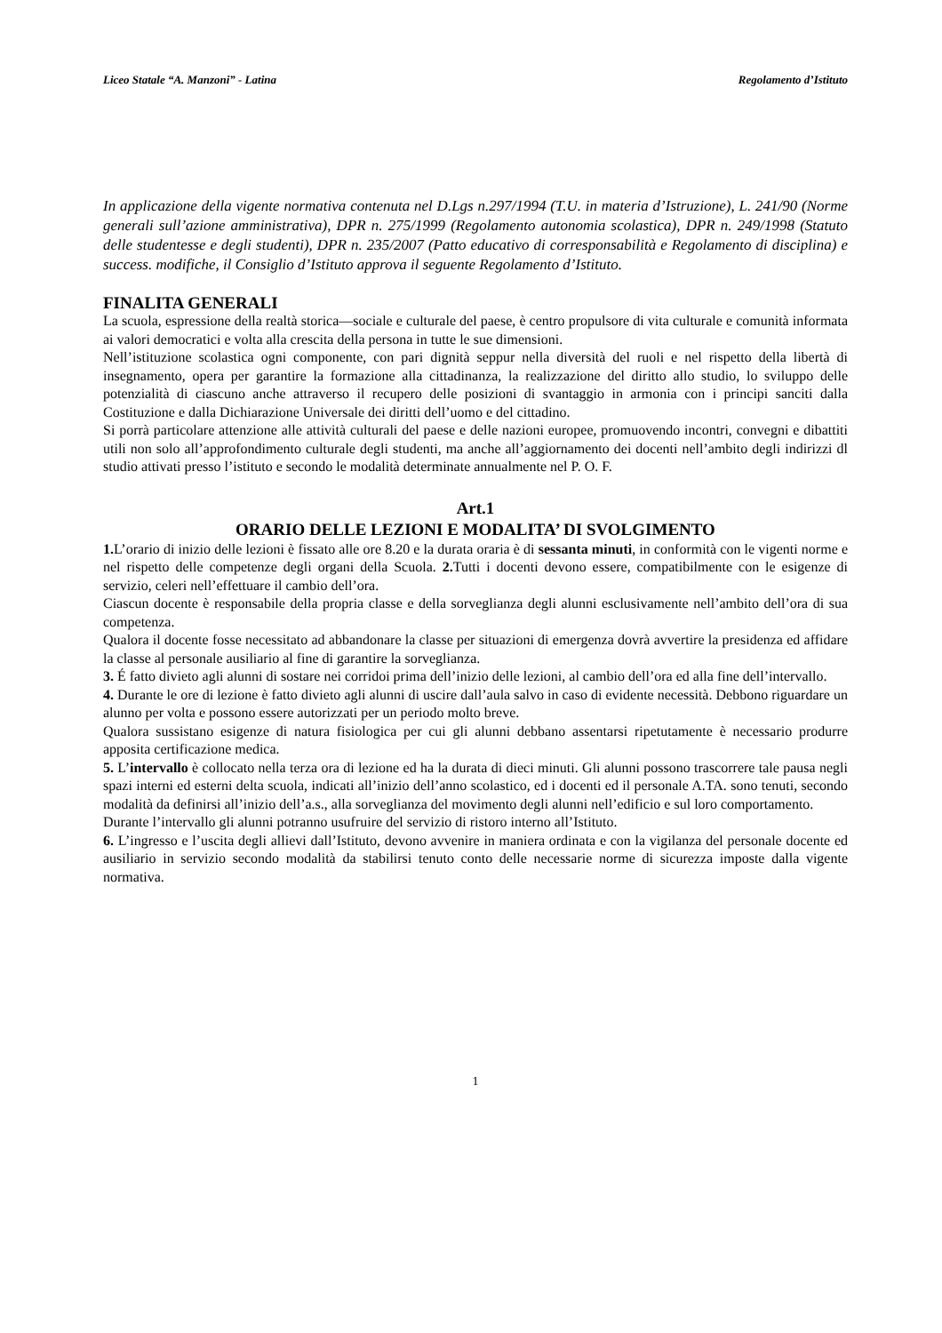Liceo Statale “A. Manzoni” - Latina Regolamento d’Istituto
In applicazione della vigente normativa contenuta nel D.Lgs n.297/1994 (T.U. in materia d’Istruzione), L. 241/90 (Norme generali sull’azione amministrativa), DPR n. 275/1999 (Regolamento autonomia scolastica), DPR n. 249/1998 (Statuto delle studentesse e degli studenti), DPR n. 235/2007 (Patto educativo di corresponsabilità e Regolamento di disciplina) e success. modifiche, il Consiglio d’Istituto approva il seguente Regolamento d’Istituto.
FINALITA GENERALI
La scuola, espressione della realtà storica—sociale e culturale del paese, è centro propulsore di vita culturale e comunità informata ai valori democratici e volta alla crescita della persona in tutte le sue dimensioni.
Nell’istituzione scolastica ogni componente, con pari dignità seppur nella diversità del ruoli e nel rispetto della libertà di insegnamento, opera per garantire la formazione alla cittadinanza, la realizzazione del diritto allo studio, lo sviluppo delle potenzialità di ciascuno anche attraverso il recupero delle posizioni di svantaggio in armonia con i principi sanciti dalla Costituzione e dalla Dichiarazione Universale dei diritti dell’uomo e del cittadino.
Si porrà particolare attenzione alle attività culturali del paese e delle nazioni europee, promuovendo incontri, convegni e dibattiti utili non solo all’approfondimento culturale degli studenti, ma anche all’aggiornamento dei docenti nell’ambito degli indirizzi dl studio attivati presso l’istituto e secondo le modalità determinate annualmente nel P. O. F.
Art.1
ORARIO DELLE LEZIONI E MODALITA’ DI SVOLGIMENTO
1. L’orario di inizio delle lezioni è fissato alle ore 8.20 e la durata oraria è di sessanta minuti, in conformità con le vigenti norme e nel rispetto delle competenze degli organi della Scuola. 2. Tutti i docenti devono essere, compatibilmente con le esigenze di servizio, celeri nell’effettuare il cambio dell’ora.
Ciascun docente è responsabile della propria classe e della sorveglianza degli alunni esclusivamente nell’ambito dell’ora di sua competenza.
Qualora il docente fosse necessitato ad abbandonare la classe per situazioni di emergenza dovrà avvertire la presidenza ed affidare la classe al personale ausiliario al fine di garantire la sorveglianza.
3. É fatto divieto agli alunni di sostare nei corridoi prima dell’inizio delle lezioni, al cambio dell’ora ed alla fine dell’intervallo.
4. Durante le ore di lezione è fatto divieto agli alunni di uscire dall’aula salvo in caso di evidente necessità. Debbono riguardare un alunno per volta e possono essere autorizzati per un periodo molto breve.
Qualora sussistano esigenze di natura fisiologica per cui gli alunni debbano assentarsi ripetutamente è necessario produrre apposita certificazione medica.
5. L’intervallo è collocato nella terza ora di lezione ed ha la durata di dieci minuti. Gli alunni possono trascorrere tale pausa negli spazi interni ed esterni delta scuola, indicati all’inizio dell’anno scolastico, ed i docenti ed il personale A.TA. sono tenuti, secondo modalità da definirsi all’inizio dell’a.s., alla sorveglianza del movimento degli alunni nell’edificio e sul loro comportamento.
Durante l’intervallo gli alunni potranno usufruire del servizio di ristoro interno all’Istituto.
6. L’ingresso e l’uscita degli allievi dall’Istituto, devono avvenire in maniera ordinata e con la vigilanza del personale docente ed ausiliario in servizio secondo modalità da stabilirsi tenuto conto delle necessarie norme di sicurezza imposte dalla vigente normativa.
1